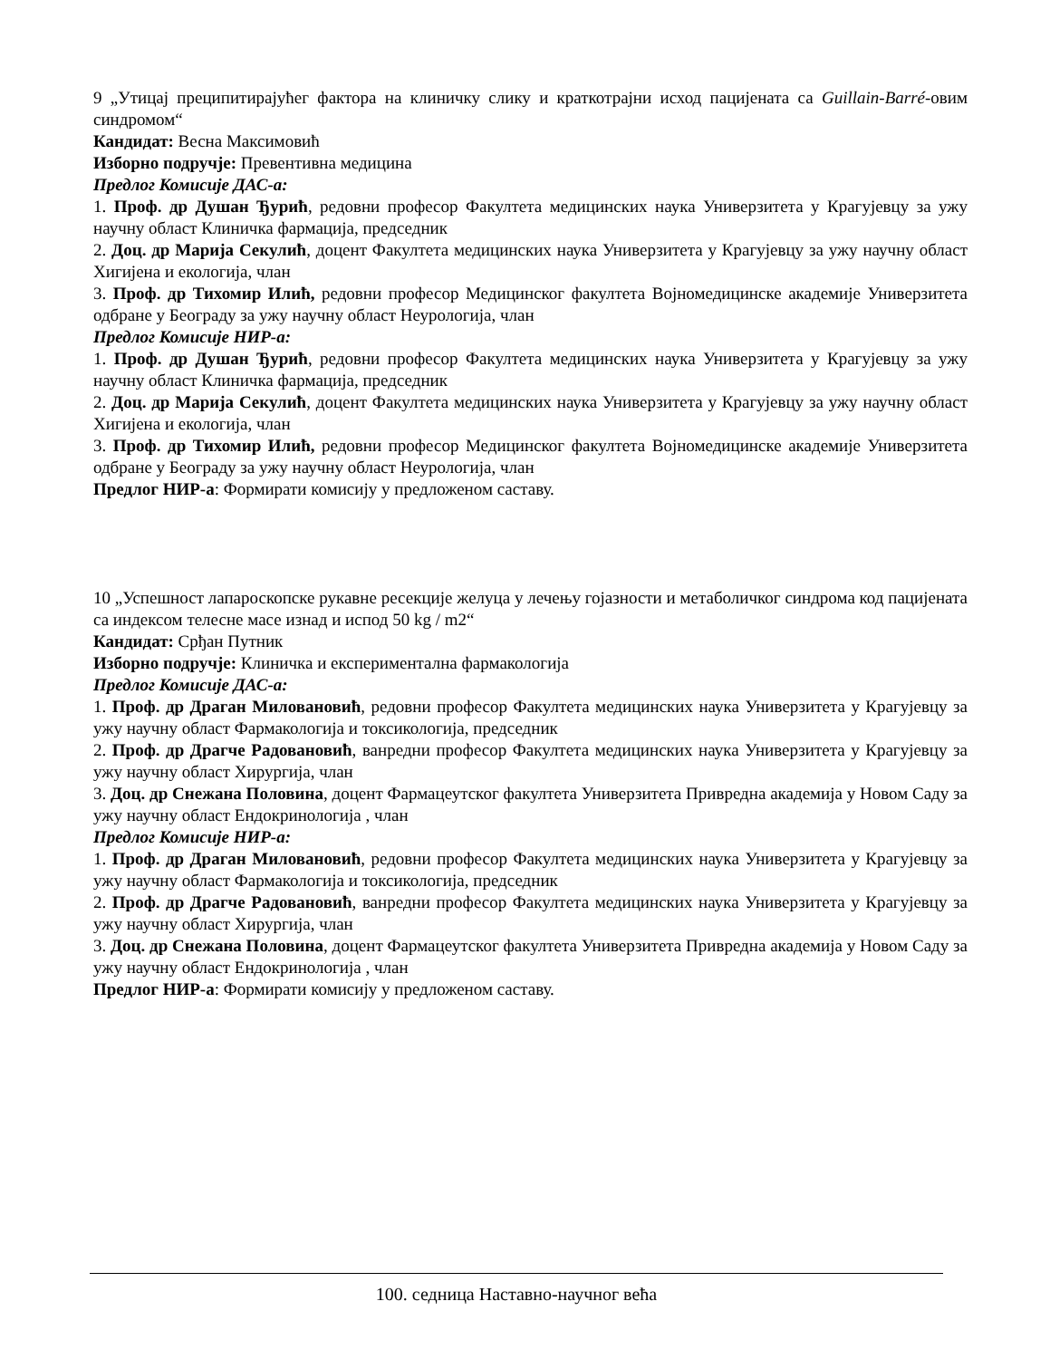9 „Утицај преципитирајућег фактора на клиничку слику и краткотрајни исход пацијената са Guillain-Barré-овим синдромом“
Кандидат: Весна Максимовић
Изборно подручје: Превентивна медицина
Предлог Комисије ДАС-а:
1. Проф. др Душан Ђурић, редовни професор Факултета медицинских наука Универзитета у Крагујевцу за ужу научну област Клиничка фармација, председник
2. Доц. др Марија Секулић, доцент Факултета медицинских наука Универзитета у Крагујевцу за ужу научну област Хигијена и екологија, члан
3. Проф. др Тихомир Илић, редовни професор Медицинског факултета Војномедицинске академије Универзитета одбране у Београду за ужу научну област Неурологија, члан
Предлог Комисије НИР-а:
1. Проф. др Душан Ђурић, редовни професор Факултета медицинских наука Универзитета у Крагујевцу за ужу научну област Клиничка фармација, председник
2. Доц. др Марија Секулић, доцент Факултета медицинских наука Универзитета у Крагујевцу за ужу научну област Хигијена и екологија, члан
3. Проф. др Тихомир Илић, редовни професор Медицинског факултета Војномедицинске академије Универзитета одбране у Београду за ужу научну област Неурологија, члан
Предлог НИР-а: Формирати комисију у предложеном саставу.
10 „Успешност лапароскопске рукавне ресекције желуца у лечењу гојазности и метаболичког синдрома код пацијената са индексом телесне масе изнад и испод 50 kg / m2“
Кандидат: Срђан Путник
Изборно подручје: Клиничка и експериментална фармакологија
Предлог Комисије ДАС-а:
1. Проф. др Драган Миловановић, редовни професор Факултета медицинских наука Универзитета у Крагујевцу за ужу научну област Фармакологија и токсикологија, председник
2. Проф. др Драгче Радовановић, ванредни професор Факултета медицинских наука Универзитета у Крагујевцу за ужу научну област Хирургија, члан
3. Доц. др Снежана Половина, доцент Фармацеутског факултета Универзитета Привредна академија у Новом Саду за ужу научну област Ендокринологија , члан
Предлог Комисије НИР-а:
1. Проф. др Драган Миловановић, редовни професор Факултета медицинских наука Универзитета у Крагујевцу за ужу научну област Фармакологија и токсикологија, председник
2. Проф. др Драгче Радовановић, ванредни професор Факултета медицинских наука Универзитета у Крагујевцу за ужу научну област Хирургија, члан
3. Доц. др Снежана Половина, доцент Фармацеутског факултета Универзитета Привредна академија у Новом Саду за ужу научну област Ендокринологија , члан
Предлог НИР-а: Формирати комисију у предложеном саставу.
100. седница Наставно-научног већа